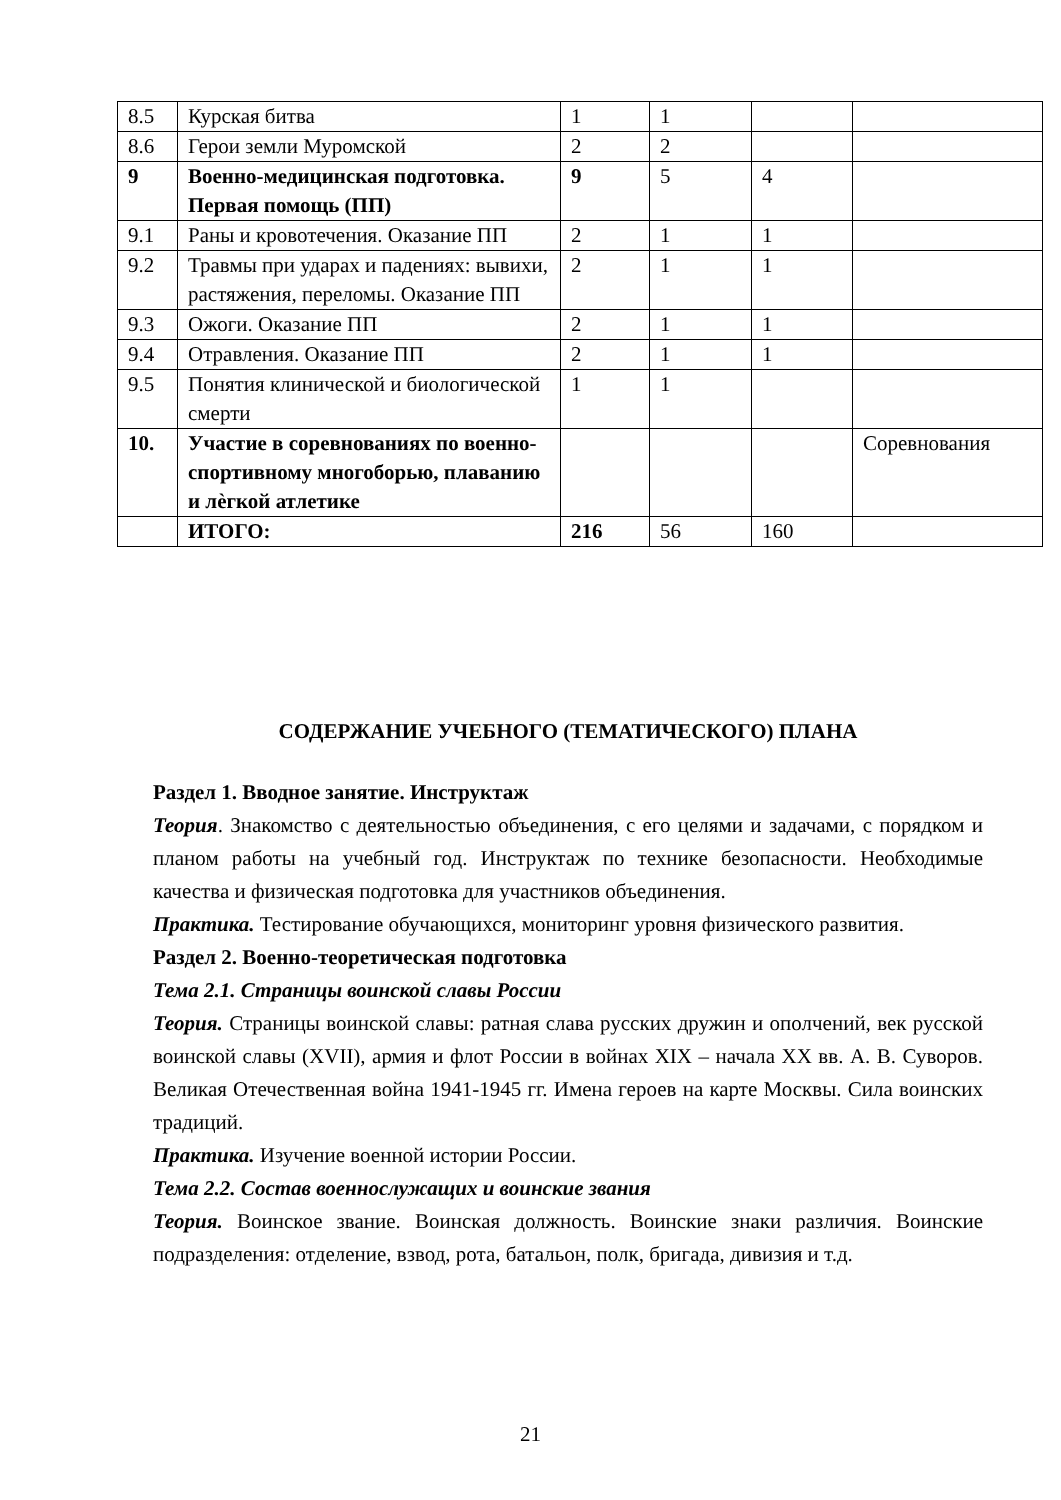| 8.5 | Курская битва | 1 | 1 | | |
| 8.6 | Герои земли Муромской | 2 | 2 | | |
| 9 | Военно-медицинская подготовка. Первая помощь (ПП) | 9 | 5 | 4 | |
| 9.1 | Раны и кровотечения. Оказание ПП | 2 | 1 | 1 | |
| 9.2 | Травмы при ударах и падениях: вывихи, растяжения, переломы. Оказание ПП | 2 | 1 | 1 | |
| 9.3 | Ожоги. Оказание ПП | 2 | 1 | 1 | |
| 9.4 | Отравления. Оказание ПП | 2 | 1 | 1 | |
| 9.5 | Понятия клинической и биологической смерти | 1 | 1 | | |
| 10. | Участие в соревнованиях по военно-спортивному многоборью, плаванию и лѐгкой атлетике | | | | Соревнования |
| | ИТОГО: | 216 | 56 | 160 | |
СОДЕРЖАНИЕ УЧЕБНОГО (ТЕМАТИЧЕСКОГО) ПЛАНА
Раздел 1. Вводное занятие. Инструктаж
Теория. Знакомство с деятельностью объединения, с его целями и задачами, с порядком и планом работы на учебный год. Инструктаж по технике безопасности. Необходимые качества и физическая подготовка для участников объединения.
Практика. Тестирование обучающихся, мониторинг уровня физического развития.
Раздел 2. Военно-теоретическая подготовка
Тема 2.1. Страницы воинской славы России
Теория. Страницы воинской славы: ратная слава русских дружин и ополчений, век русской воинской славы (XVII), армия и флот России в войнах XIX – начала XX вв. А. В. Суворов. Великая Отечественная война 1941-1945 гг. Имена героев на карте Москвы. Сила воинских традиций.
Практика. Изучение военной истории России.
Тема 2.2. Состав военнослужащих и воинские звания
Теория. Воинское звание. Воинская должность. Воинские знаки различия. Воинские подразделения: отделение, взвод, рота, батальон, полк, бригада, дивизия и т.д.
21